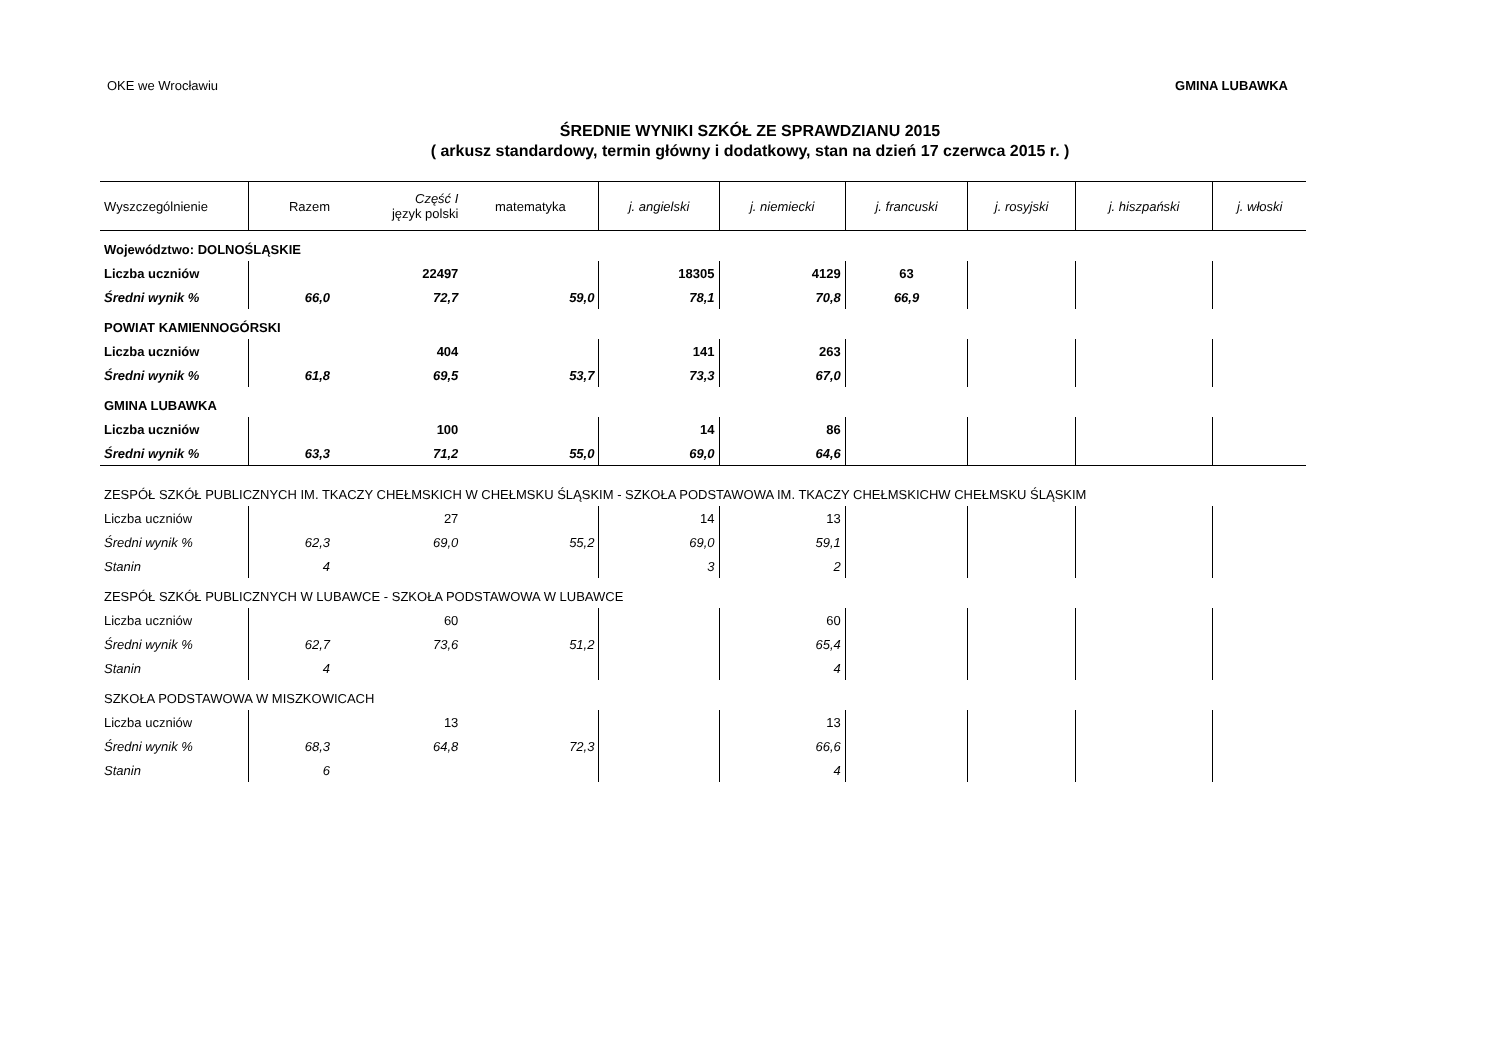OKE we Wrocławiu GMINA LUBAWKA
ŚREDNIE WYNIKI SZKÓŁ ZE SPRAWDZIANU 2015
( arkusz standardowy, termin główny i dodatkowy, stan na dzień 17 czerwca 2015 r. )
| Wyszczególnienie | Razem | Część I język polski | matematyka | j. angielski | j. niemiecki | j. francuski | j. rosyjski | j. hiszpański | j. włoski |
| --- | --- | --- | --- | --- | --- | --- | --- | --- | --- |
| Województwo: DOLNOŚLĄSKIE | | | | | | | | | |
| Liczba uczniów | | 22497 | | 18305 | 4129 | 63 | | | |
| Średni wynik % | 66,0 | 72,7 | 59,0 | 78,1 | 70,8 | 66,9 | | | |
| POWIAT KAMIENNOGÓRSKI | | | | | | | | | |
| Liczba uczniów | | 404 | | 141 | 263 | | | | |
| Średni wynik % | 61,8 | 69,5 | 53,7 | 73,3 | 67,0 | | | | |
| GMINA LUBAWKA | | | | | | | | | |
| Liczba uczniów | | 100 | | 14 | 86 | | | | |
| Średni wynik % | 63,3 | 71,2 | 55,0 | 69,0 | 64,6 | | | | |
| ZESPÓŁ SZKÓŁ PUBLICZNYCH IM. TKACZY CHEŁMSKICH W CHEŁMSKU ŚLĄSKIM - SZKOŁA PODSTAWOWA IM. TKACZY CHEŁMSKICHW CHEŁMSKU ŚLĄSKIM | | | | | | | | | |
| Liczba uczniów | | 27 | | 14 | 13 | | | | |
| Średni wynik % | 62,3 | 69,0 | 55,2 | 69,0 | 59,1 | | | | |
| Stanin | 4 | | | 3 | 2 | | | | |
| ZESPÓŁ SZKÓŁ PUBLICZNYCH W LUBAWCE - SZKOŁA PODSTAWOWA W LUBAWCE | | | | | | | | | |
| Liczba uczniów | | 60 | | | 60 | | | | |
| Średni wynik % | 62,7 | 73,6 | 51,2 | | 65,4 | | | | |
| Stanin | 4 | | | | 4 | | | | |
| SZKOŁA PODSTAWOWA W MISZKOWICACH | | | | | | | | | |
| Liczba uczniów | | 13 | | | 13 | | | | |
| Średni wynik % | 68,3 | 64,8 | 72,3 | | 66,6 | | | | |
| Stanin | 6 | | | | 4 | | | | |